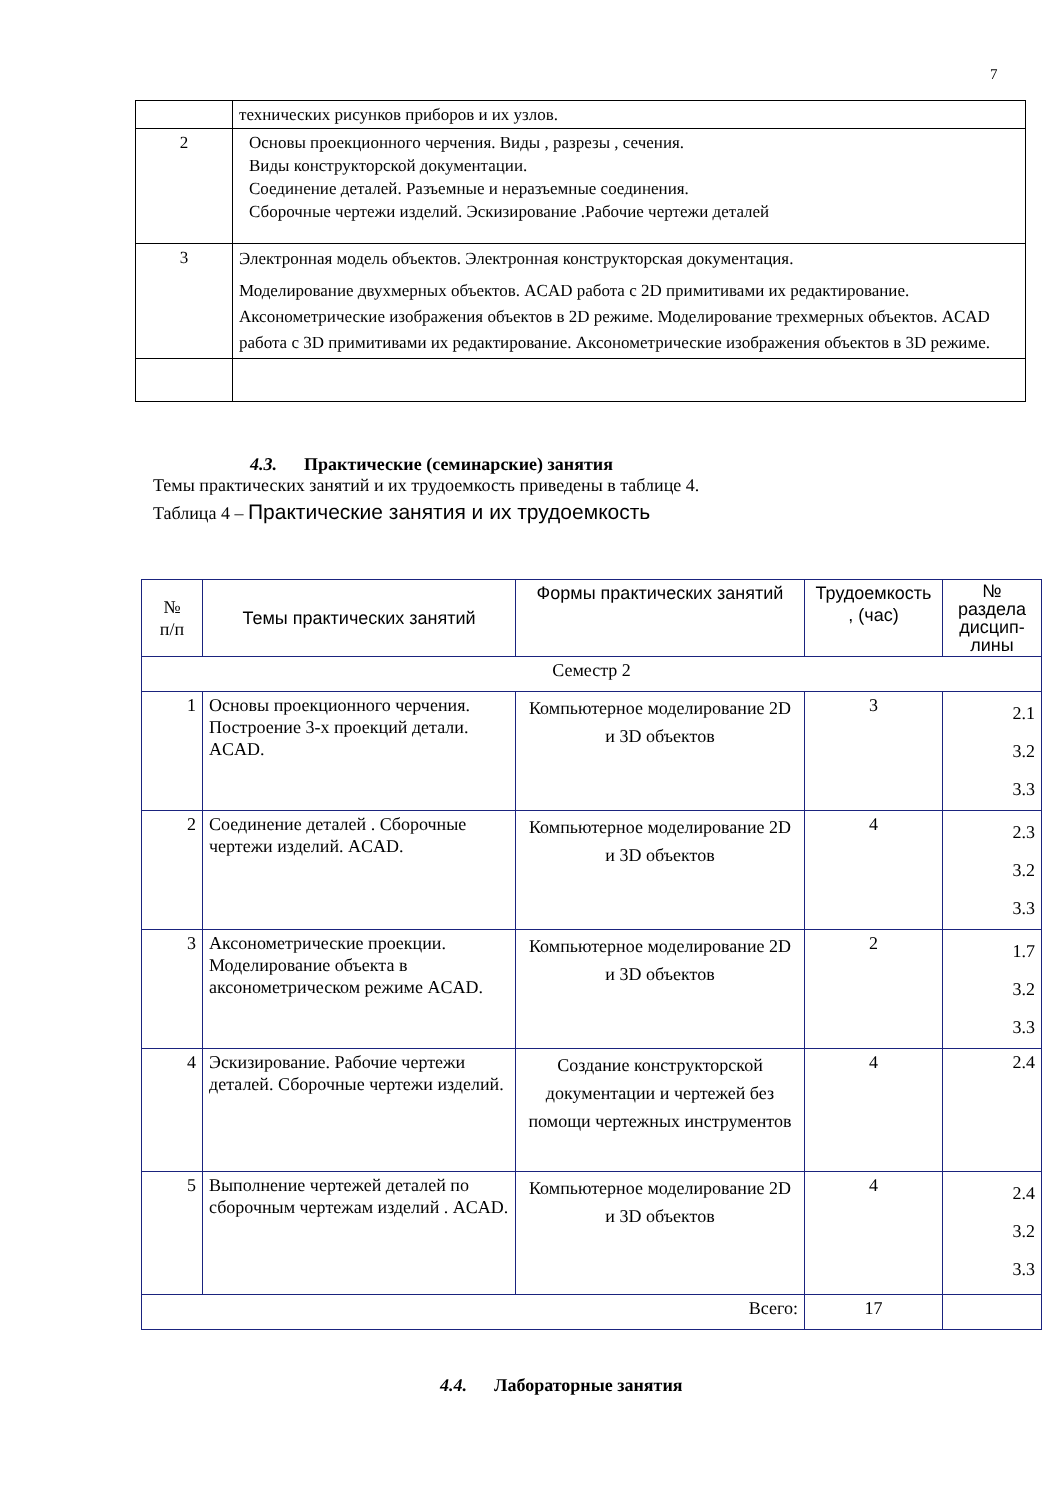7
| | технических рисунков приборов и их узлов. |
| 2 | Основы проекционного черчения. Виды , разрезы , сечения. Виды конструкторской документации. Соединение деталей. Разъемные и неразъемные соединения. Сборочные чертежи изделий. Эскизирование .Рабочие чертежи деталей |
| 3 | Электронная модель объектов. Электронная конструкторская документация. Моделирование двухмерных объектов. ACAD работа с 2D примитивами их редактирование. Аксонометрические изображения объектов в 2D режиме. Моделирование трехмерных объектов. ACAD работа с 3D примитивами их редактирование. Аксонометрические изображения объектов в 3D режиме. |
4.3. Практические (семинарские) занятия
Темы практических занятий и их трудоемкость приведены в таблице 4.
Таблица 4 – Практические занятия и их трудоемкость
| № п/п | Темы практических занятий | Формы практических занятий | Трудоемкость , (час) | № раздела дисцип-лины |
| Семестр 2 | | | | |
| 1 | Основы проекционного черчения. Построение 3-х проекций детали. ACAD. | Компьютерное моделирование 2D и 3D объектов | 3 | 2.1 3.2 3.3 |
| 2 | Соединение деталей . Сборочные чертежи изделий. ACAD. | Компьютерное моделирование 2D и 3D объектов | 4 | 2.3 3.2 3.3 |
| 3 | Аксонометрические проекции. Моделирование объекта в аксонометрическом режиме ACAD. | Компьютерное моделирование 2D и 3D объектов | 2 | 1.7 3.2 3.3 |
| 4 | Эскизирование. Рабочие чертежи деталей. Сборочные чертежи изделий. | Создание конструкторской документации и чертежей без помощи чертежных инструментов | 4 | 2.4 |
| 5 | Выполнение чертежей деталей по сборочным чертежам изделий . ACAD. | Компьютерное моделирование 2D и 3D объектов | 4 | 2.4 3.2 3.3 |
| Всего: | | | 17 | |
4.4. Лабораторные занятия